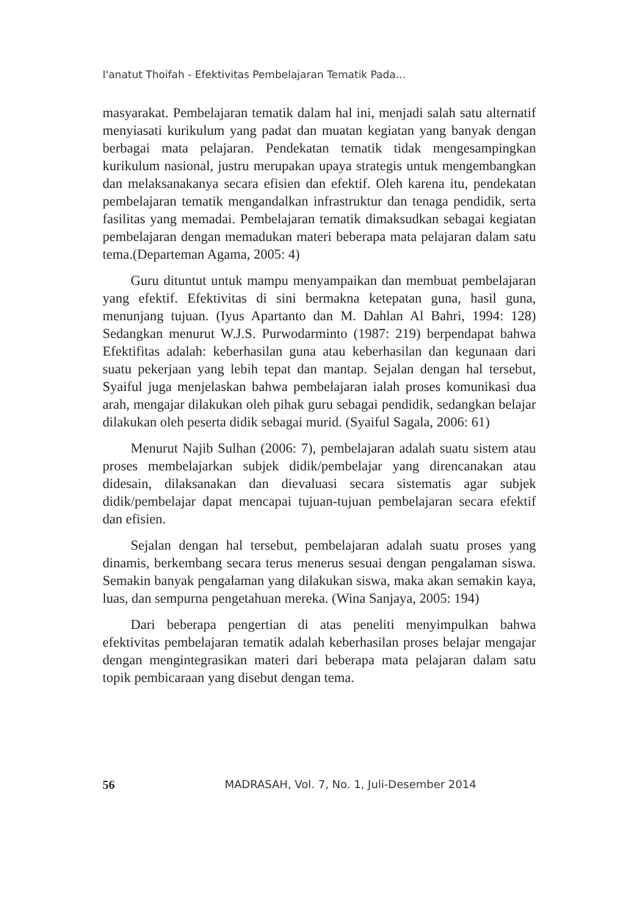I'anatut Thoifah - Efektivitas Pembelajaran Tematik Pada...
masyarakat. Pembelajaran tematik dalam hal ini, menjadi salah satu alternatif menyiasati kurikulum yang padat dan muatan kegiatan yang banyak dengan berbagai mata pelajaran. Pendekatan tematik tidak mengesampingkan kurikulum nasional, justru merupakan upaya strategis untuk mengembangkan dan melaksanakanya secara efisien dan efektif. Oleh karena itu, pendekatan pembelajaran tematik mengandalkan infrastruktur dan tenaga pendidik, serta fasilitas yang memadai. Pembelajaran tematik dimaksudkan sebagai kegiatan pembelajaran dengan memadukan materi beberapa mata pelajaran dalam satu tema.(Departeman Agama, 2005: 4)
Guru dituntut untuk mampu menyampaikan dan membuat pembelajaran yang efektif. Efektivitas di sini bermakna ketepatan guna, hasil guna, menunjang tujuan. (Iyus Apartanto dan M. Dahlan Al Bahri, 1994: 128) Sedangkan menurut W.J.S. Purwodarminto (1987: 219) berpendapat bahwa Efektifitas adalah: keberhasilan guna atau keberhasilan dan kegunaan dari suatu pekerjaan yang lebih tepat dan mantap. Sejalan dengan hal tersebut, Syaiful juga menjelaskan bahwa pembelajaran ialah proses komunikasi dua arah, mengajar dilakukan oleh pihak guru sebagai pendidik, sedangkan belajar dilakukan oleh peserta didik sebagai murid. (Syaiful Sagala, 2006: 61)
Menurut Najib Sulhan (2006: 7), pembelajaran adalah suatu sistem atau proses membelajarkan subjek didik/pembelajar yang direncanakan atau didesain, dilaksanakan dan dievaluasi secara sistematis agar subjek didik/pembelajar dapat mencapai tujuan-tujuan pembelajaran secara efektif dan efisien.
Sejalan dengan hal tersebut, pembelajaran adalah suatu proses yang dinamis, berkembang secara terus menerus sesuai dengan pengalaman siswa. Semakin banyak pengalaman yang dilakukan siswa, maka akan semakin kaya, luas, dan sempurna pengetahuan mereka. (Wina Sanjaya, 2005: 194)
Dari beberapa pengertian di atas peneliti menyimpulkan bahwa efektivitas pembelajaran tematik adalah keberhasilan proses belajar mengajar dengan mengintegrasikan materi dari beberapa mata pelajaran dalam satu topik pembicaraan yang disebut dengan tema.
56 MADRASAH, Vol. 7, No. 1, Juli-Desember 2014